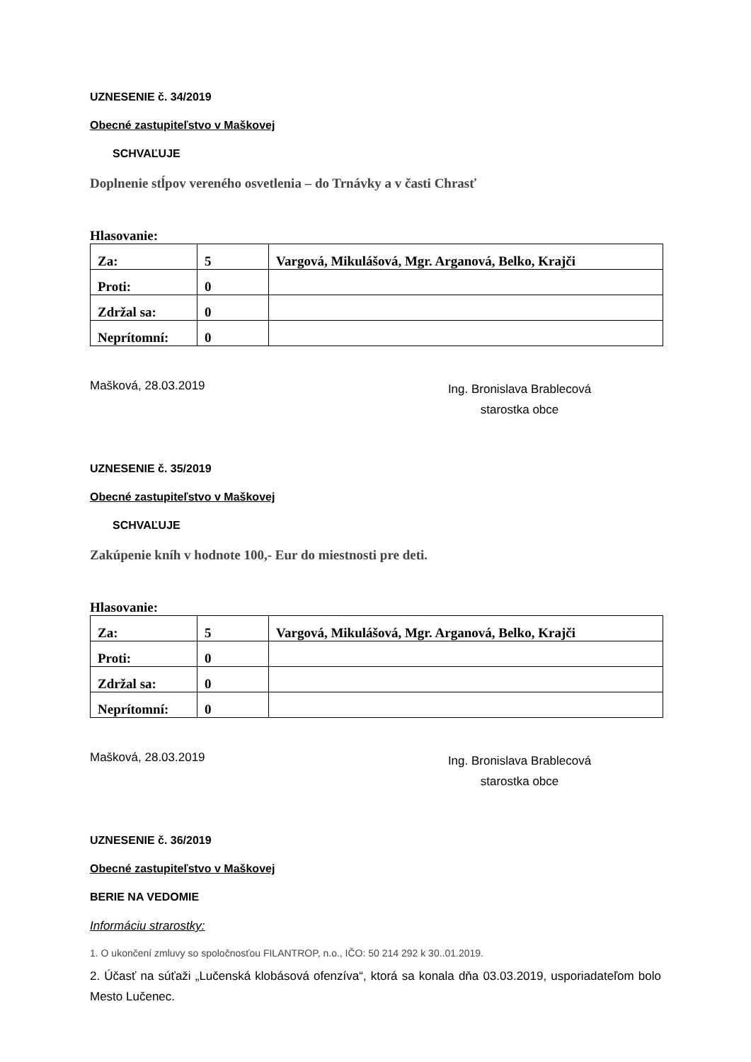UZNESENIE č. 34/2019
Obecné zastupiteľstvo v Maškovej
SCHVAĽUJE
Doplnenie stĺpov vereného osvetlenia – do Trnávky a v časti Chrasť
Hlasovanie:
| Za: | 5 | Vargová, Mikulášová, Mgr. Arganová, Belko, Krajči |
| Proti: | 0 | |
| Zdržal sa: | 0 | |
| Neprítomní: | 0 | |
Mašková, 28.03.2019
Ing. Bronislava Brablecová
starostka obce
UZNESENIE č. 35/2019
Obecné zastupiteľstvo v Maškovej
SCHVAĽUJE
Zakúpenie kníh v hodnote 100,- Eur do miestnosti pre deti.
Hlasovanie:
| Za: | 5 | Vargová, Mikulášová, Mgr. Arganová, Belko, Krajči |
| Proti: | 0 | |
| Zdržal sa: | 0 | |
| Neprítomní: | 0 | |
Mašková, 28.03.2019
Ing. Bronislava Brablecová
starostka obce
UZNESENIE č. 36/2019
Obecné zastupiteľstvo v Maškovej
BERIE NA VEDOMIE
Informáciu strarostky:
1. O ukončení zmluvy so spoločnosťou FILANTROP, n.o., IČO: 50 214 292 k 30..01.2019.
2. Účasť na súťaži „Lučenská klobásová ofenzíva“, ktorá sa konala dňa 03.03.2019, usporiadateľom bolo Mesto Lučenec.